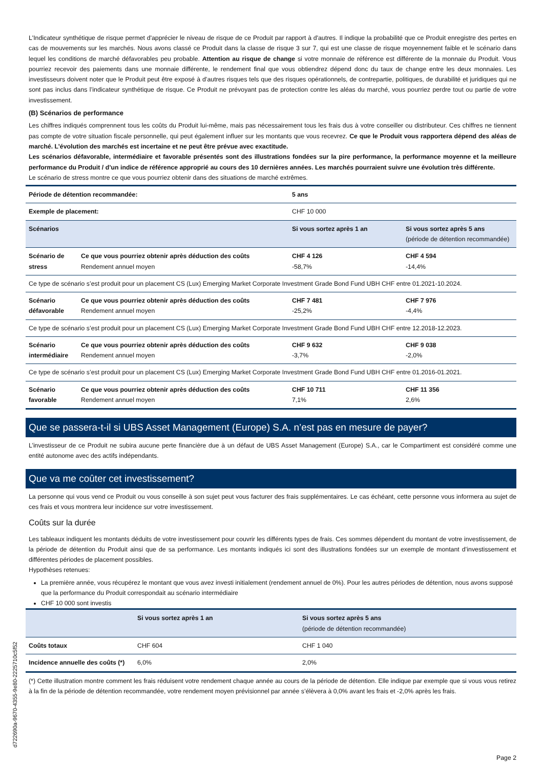L'Indicateur synthétique de risque permet d'apprécier le niveau de risque de ce Produit par rapport à d'autres. Il indique la probabilité que ce Produit enregistre des pertes en cas de mouvements sur les marchés. Nous avons classé ce Produit dans la classe de risque 3 sur 7, qui est une classe de risque moyennement faible et le scénario dans lequel les conditions de marché défavorables peu probable. Attention au risque de change si votre monnaie de référence est différente de la monnaie du Produit. Vous pourriez recevoir des paiements dans une monnaie différente, le rendement final que vous obtiendrez dépend donc du taux de change entre les deux monnaies. Les investisseurs doivent noter que le Produit peut être exposé à d’autres risques tels que des risques opérationnels, de contrepartie, politiques, de durabilité et juridiques qui ne sont pas inclus dans l’indicateur synthétique de risque. Ce Produit ne prévoyant pas de protection contre les aléas du marché, vous pourriez perdre tout ou partie de votre investissement.
(B) Scénarios de performance
Les chiffres indiqués comprennent tous les coûts du Produit lui-même, mais pas nécessairement tous les frais dus à votre conseiller ou distributeur. Ces chiffres ne tiennent pas compte de votre situation fiscale personnelle, qui peut également influer sur les montants que vous recevrez. Ce que le Produit vous rapportera dépend des aléas de marché. L’évolution des marchés est incertaine et ne peut être prévue avec exactitude.
Les scénarios défavorable, intermédiaire et favorable présentés sont des illustrations fondées sur la pire performance, la performance moyenne et la meilleure performance du Produit / d’un indice de référence approprié au cours des 10 dernières années. Les marchés pourraient suivre une évolution très différente.
Le scénario de stress montre ce que vous pourriez obtenir dans des situations de marché extrêmes.
| Période de détention recommandée: | | 5 ans | |
| --- | --- | --- | --- |
| Exemple de placement: | | CHF 10 000 | |
| Scénarios | | Si vous sortez après 1 an | Si vous sortez après 5 ans (période de détention recommandée) |
| Scénario de stress | Ce que vous pourriez obtenir après déduction des coûts Rendement annuel moyen | CHF 4 126 -58,7% | CHF 4 594 -14,4% |
| Ce type de scénario s’est produit pour un placement CS (Lux) Emerging Market Corporate Investment Grade Bond Fund UBH CHF entre 01.2021-10.2024. | | | |
| Scénario défavorable | Ce que vous pourriez obtenir après déduction des coûts Rendement annuel moyen | CHF 7 481 -25,2% | CHF 7 976 -4,4% |
| Ce type de scénario s’est produit pour un placement CS (Lux) Emerging Market Corporate Investment Grade Bond Fund UBH CHF entre 12.2018-12.2023. | | | |
| Scénario intermédiaire | Ce que vous pourriez obtenir après déduction des coûts Rendement annuel moyen | CHF 9 632 -3,7% | CHF 9 038 -2,0% |
| Ce type de scénario s’est produit pour un placement CS (Lux) Emerging Market Corporate Investment Grade Bond Fund UBH CHF entre 01.2016-01.2021. | | | |
| Scénario favorable | Ce que vous pourriez obtenir après déduction des coûts Rendement annuel moyen | CHF 10 711 7,1% | CHF 11 356 2,6% |
Que se passera-t-il si UBS Asset Management (Europe) S.A. n’est pas en mesure de payer?
L’investisseur de ce Produit ne subira aucune perte financière due à un défaut de UBS Asset Management (Europe) S.A., car le Compartiment est considéré comme une entité autonome avec des actifs indépendants.
Que va me coûter cet investissement?
La personne qui vous vend ce Produit ou vous conseille à son sujet peut vous facturer des frais supplémentaires. Le cas échéant, cette personne vous informera au sujet de ces frais et vous montrera leur incidence sur votre investissement.
Coûts sur la durée
Les tableaux indiquent les montants déduits de votre investissement pour couvrir les différents types de frais. Ces sommes dépendent du montant de votre investissement, de la période de détention du Produit ainsi que de sa performance. Les montants indiqués ici sont des illustrations fondées sur un exemple de montant d’investissement et différentes périodes de placement possibles.
Hypothèses retenues:
La première année, vous récupérez le montant que vous avez investi initialement (rendement annuel de 0%). Pour les autres périodes de détention, nous avons supposé que la performance du Produit correspondait au scénario intermédiaire
CHF 10 000 sont investis
| | Si vous sortez après 1 an | Si vous sortez après 5 ans (période de détention recommandée) |
| --- | --- | --- |
| Coûts totaux | CHF 604 | CHF 1 040 |
| Incidence annuelle des coûts (*) | 6,0% | 2,0% |
(*) Cette illustration montre comment les frais réduisent votre rendement chaque année au cours de la période de détention. Elle indique par exemple que si vous vous retirez à la fin de la période de détention recommandée, votre rendement moyen prévisionnel par année s’élèvera à 0,0% avant les frais et -2,0% après les frais.
Page 2
d722690a-9670-4355-9e80-2225710c5f52